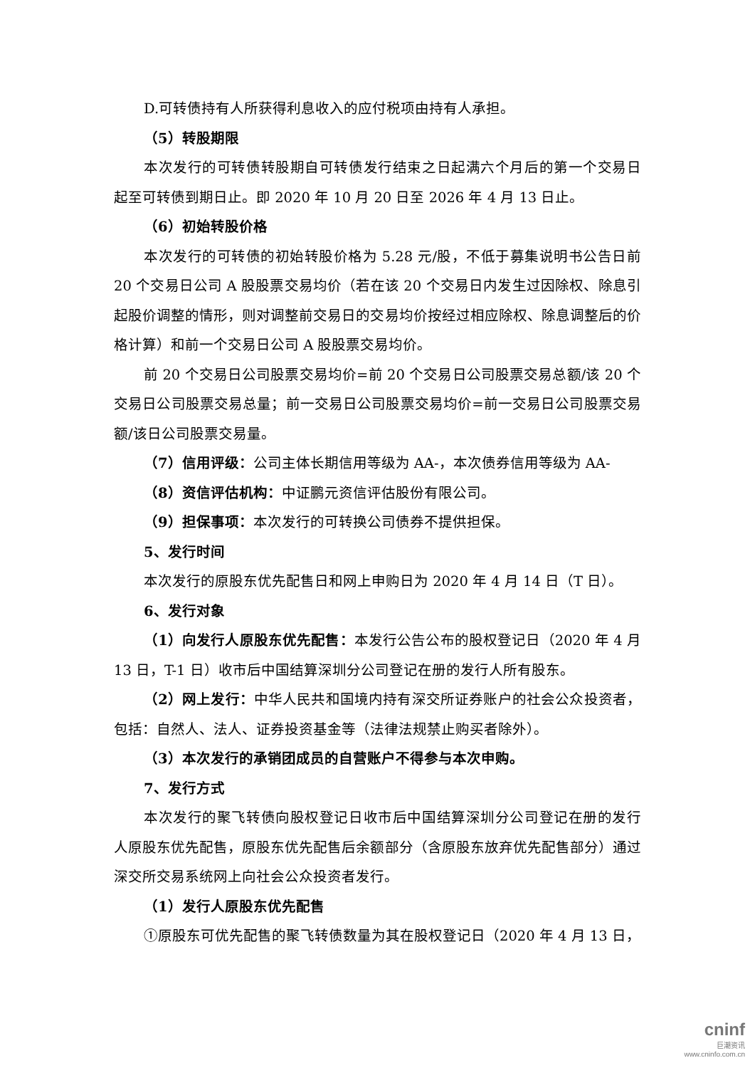D.可转债持有人所获得利息收入的应付税项由持有人承担。
（5）转股期限
本次发行的可转债转股期自可转债发行结束之日起满六个月后的第一个交易日起至可转债到期日止。即 2020 年 10 月 20 日至 2026 年 4 月 13 日止。
（6）初始转股价格
本次发行的可转债的初始转股价格为 5.28 元/股，不低于募集说明书公告日前 20 个交易日公司 A 股股票交易均价（若在该 20 个交易日内发生过因除权、除息引起股价调整的情形，则对调整前交易日的交易均价按经过相应除权、除息调整后的价格计算）和前一个交易日公司 A 股股票交易均价。
前 20 个交易日公司股票交易均价=前 20 个交易日公司股票交易总额/该 20 个交易日公司股票交易总量；前一交易日公司股票交易均价=前一交易日公司股票交易额/该日公司股票交易量。
（7）信用评级：公司主体长期信用等级为 AA-，本次债券信用等级为 AA-
（8）资信评估机构：中证鹏元资信评估股份有限公司。
（9）担保事项：本次发行的可转换公司债券不提供担保。
5、发行时间
本次发行的原股东优先配售日和网上申购日为 2020 年 4 月 14 日（T 日）。
6、发行对象
（1）向发行人原股东优先配售：本发行公告公布的股权登记日（2020 年 4 月 13 日，T-1 日）收市后中国结算深圳分公司登记在册的发行人所有股东。
（2）网上发行：中华人民共和国境内持有深交所证券账户的社会公众投资者，包括：自然人、法人、证券投资基金等（法律法规禁止购买者除外）。
（3）本次发行的承销团成员的自营账户不得参与本次申购。
7、发行方式
本次发行的聚飞转债向股权登记日收市后中国结算深圳分公司登记在册的发行人原股东优先配售，原股东优先配售后余额部分（含原股东放弃优先配售部分）通过深交所交易系统网上向社会公众投资者发行。
（1）发行人原股东优先配售
①原股东可优先配售的聚飞转债数量为其在股权登记日（2020 年 4 月 13 日，
cninf
巨潮资讯
www.cninfo.com.cn